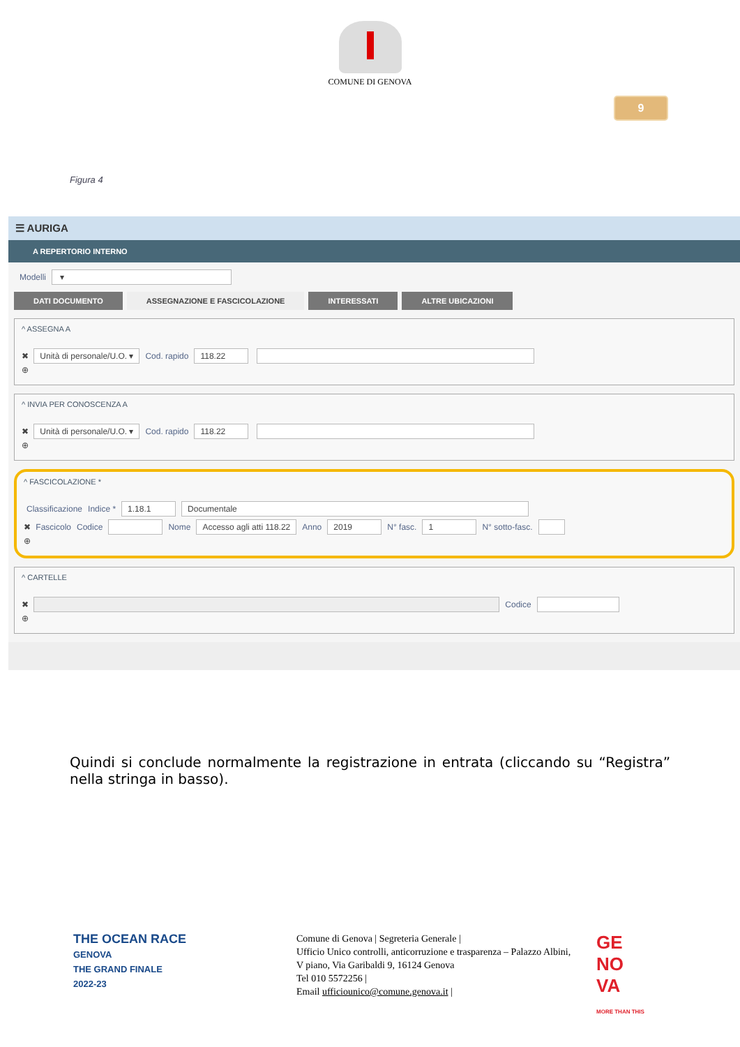COMUNE DI GENOVA
9
Figura 4
☰ AURIGA
A REPERTORIO INTERNO
Modelli ▾
DATI DOCUMENTO ASSEGNAZIONE E FASCICOLAZIONE INTERESSATI ALTRE UBICAZIONI
^ ASSEGNA A
✖ Unità di personale/U.O. ▾ Cod. rapido 118.22
⊕
^ INVIA PER CONOSCENZA A
✖ Unità di personale/U.O. ▾ Cod. rapido 118.22
⊕
^ FASCICOLAZIONE *
Classificazione Indice * 1.18.1 Documentale
✖ Fascicolo Codice Nome Accesso agli atti 118.22 Anno 2019 N° fasc. 1 N° sotto-fasc.
⊕
^ CARTELLE
✖ Codice
⊕
Quindi si conclude normalmente la registrazione in entrata (cliccando su “Registra” nella stringa in basso).
THE OCEAN RACE
GENOVA
THE GRAND FINALE
2022-23
Comune di Genova | Segreteria Generale |
Ufficio Unico controlli, anticorruzione e trasparenza – Palazzo Albini, V piano, Via Garibaldi 9, 16124 Genova
Tel 010 5572256 |
Email ufficiounico@comune.genova.it |
GE
NO
VA
MORE THAN THIS